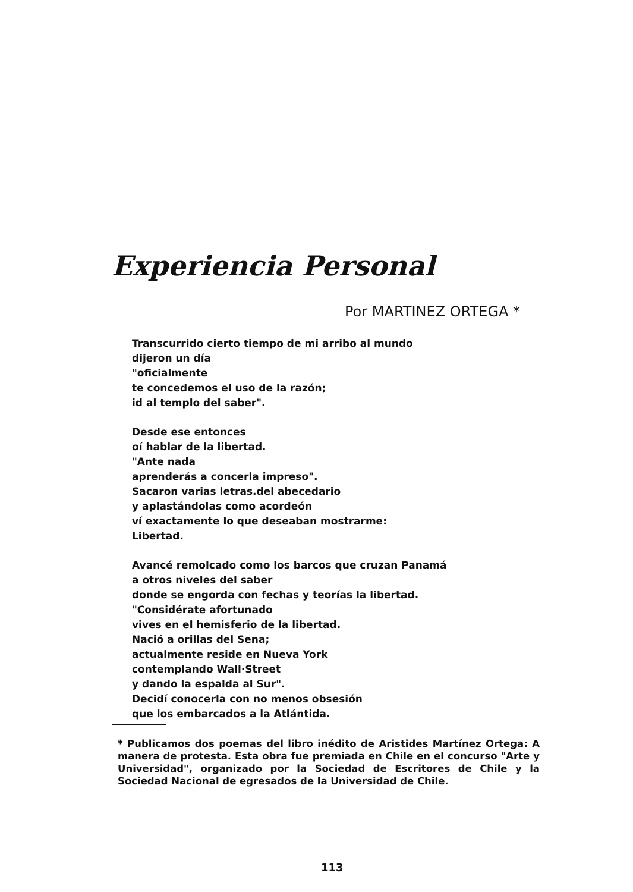Experiencia Personal
Por MARTINEZ ORTEGA *
Transcurrido cierto tiempo de mi arribo al mundo
dijeron un día
"oficialmente
te concedemos el uso de la razón;
id al templo del saber".
Desde ese entonces
oí hablar de la libertad.
"Ante nada
aprenderás a concerla impreso".
Sacaron varias letras.del abecedario
y aplastándolas como acordeón
ví exactamente lo que deseaban mostrarme:
Libertad.
Avancé remolcado como los barcos que cruzan Panamá
a otros niveles del saber
donde se engorda con fechas y teorías la libertad.
"Considérate afortunado
vives en el hemisferio de la libertad.
Nació a orillas del Sena;
actualmente reside en Nueva York
contemplando Wall·Street
y dando la espalda al Sur".
Decidí conocerla con no menos obsesión
que los embarcados a la Atlántida.
* Publicamos dos poemas del libro inédito de Aristides Martínez Ortega: A manera de protesta. Esta obra fue premiada en Chile en el concurso "Arte y Universidad", organizado por la Sociedad de Escritores de Chile y la Sociedad Nacional de egresados de la Universidad de Chile.
113